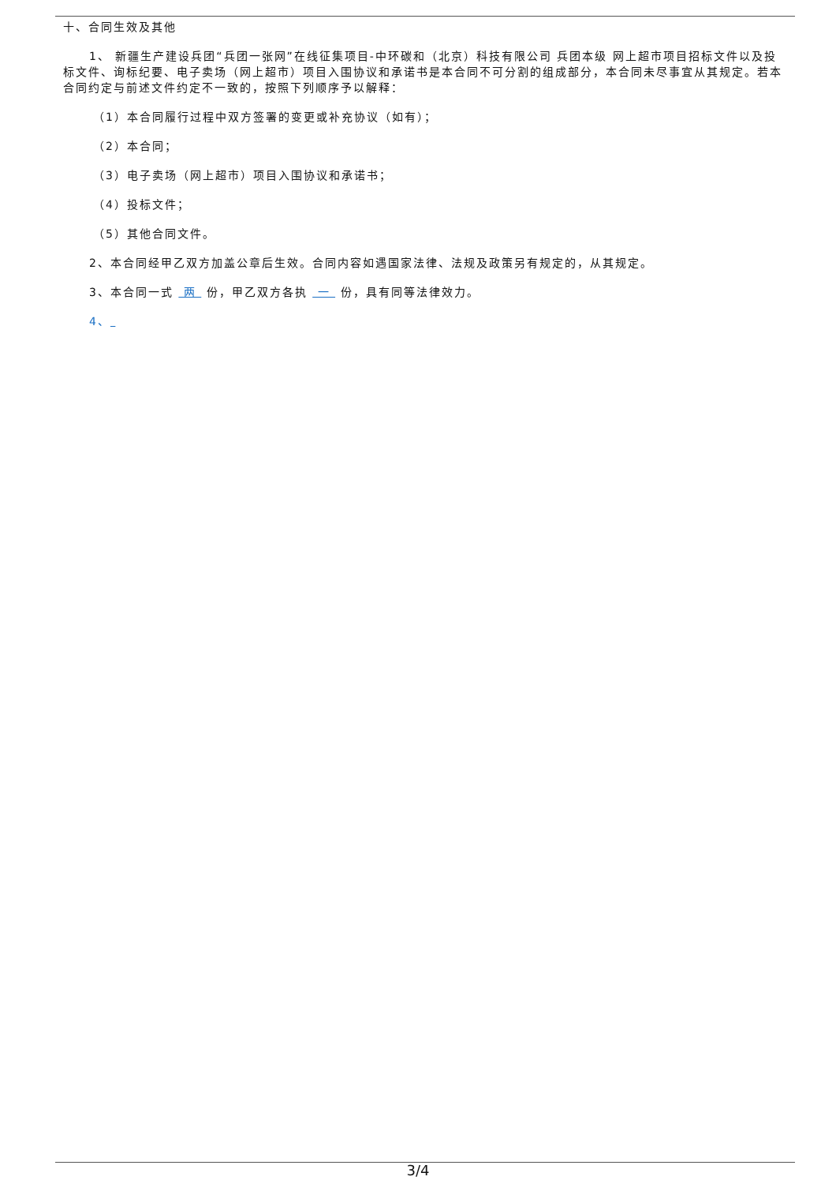十、合同生效及其他
1、 新疆生产建设兵团“兵团一张网”在线征集项目-中环碳和（北京）科技有限公司 兵团本级 网上超市项目招标文件以及投标文件、询标纪要、电子卖场（网上超市）项目入围协议和承诺书是本合同不可分割的组成部分，本合同未尽事宜从其规定。若本合同约定与前述文件约定不一致的，按照下列顺序予以解释：
（1）本合同履行过程中双方签署的变更或补充协议（如有）；
（2）本合同；
（3）电子卖场（网上超市）项目入围协议和承诺书；
（4）投标文件；
（5）其他合同文件。
2、本合同经甲乙双方加盖公章后生效。合同内容如遇国家法律、法规及政策另有规定的，从其规定。
3、本合同一式 两 份，甲乙双方各执 一 份，具有同等法律效力。
4、
3/4